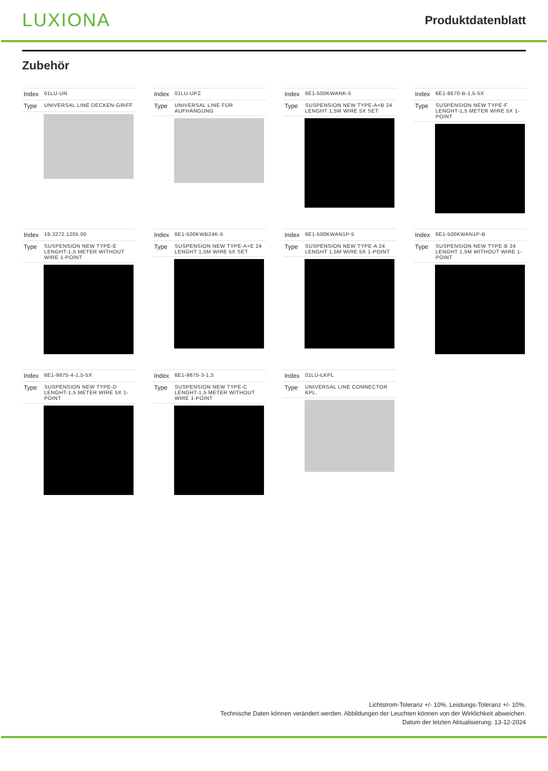LUXIONA
Produktdatenblatt
Zubehör
| Index | 01LU-UN |
| Type | UNIVERSAL LINE DECKEN-GRIFF |
| Index | 01LU-UPZ |
| Type | UNIVERSAL LINE FÜR AUFHÄNGUNG |
| Index | 6E1-500KWANK-5 |
| Type | SUSPENSION NEW TYPE-A+B 24 LENGHT 1,5M WIRE 5X SET |
| Index | 6E1-8670-B-1,5-5X |
| Type | SUSPENSION NEW TYPE-F LENGHT-1,5 METER WIRE 5X 1-POINT |
| Index | 19.3272.1205.00 |
| Type | SUSPENSION NEW TYPE-E LENGHT-1,5 METER WITHOUT WIRE 1-POINT |
| Index | 6E1-500KWB24K-5 |
| Type | SUSPENSION NEW TYPE-A+E 24 LENGHT 1,5M WIRE 5X SET |
| Index | 6E1-500KWAN1P-5 |
| Type | SUSPENSION NEW TYPE-A 24 LENGHT 1,5M WIRE 5X 1-POINT |
| Index | 6E1-500KWAN1P-B |
| Type | SUSPENSION NEW TYPE-B 24 LENGHT 1,5M WITHOUT WIRE 1-POINT |
| Index | 6E1-9875-4-1,5-5X |
| Type | SUSPENSION NEW TYPE-D LENGHT-1,5 METER WIRE 5X 1-POINT |
| Index | 6E1-9875-3-1,5 |
| Type | SUSPENSION NEW TYPE-C LENGHT-1,5 METER WITHOUT WIRE 1-POINT |
| Index | 01LU-ŁKPL |
| Type | UNIVERSAL LINE CONNECTOR KPL. |
Lichtstrom-Toleranz +/- 10%. Leistungs-Toleranz +/- 10%.
Technische Daten können verändert werden. Abbildungen der Leuchten können von der Wirklichkeit abweichen.
Datum der letzten Aktualisierung: 13-12-2024